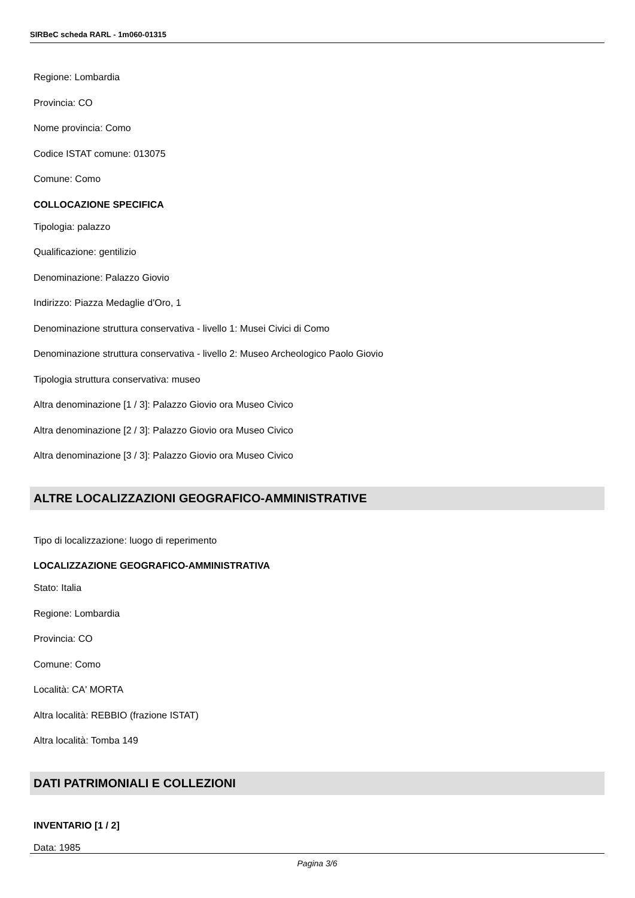SIRBeC scheda RARL - 1m060-01315
Regione: Lombardia
Provincia: CO
Nome provincia: Como
Codice ISTAT comune: 013075
Comune: Como
COLLOCAZIONE SPECIFICA
Tipologia: palazzo
Qualificazione: gentilizio
Denominazione: Palazzo Giovio
Indirizzo: Piazza Medaglie d'Oro, 1
Denominazione struttura conservativa - livello 1: Musei Civici di Como
Denominazione struttura conservativa - livello 2: Museo Archeologico Paolo Giovio
Tipologia struttura conservativa: museo
Altra denominazione [1 / 3]: Palazzo Giovio ora Museo Civico
Altra denominazione [2 / 3]: Palazzo Giovio ora Museo Civico
Altra denominazione [3 / 3]: Palazzo Giovio ora Museo Civico
ALTRE LOCALIZZAZIONI GEOGRAFICO-AMMINISTRATIVE
Tipo di localizzazione: luogo di reperimento
LOCALIZZAZIONE GEOGRAFICO-AMMINISTRATIVA
Stato: Italia
Regione: Lombardia
Provincia: CO
Comune: Como
Località: CA' MORTA
Altra località: REBBIO (frazione ISTAT)
Altra località: Tomba 149
DATI PATRIMONIALI E COLLEZIONI
INVENTARIO [1 / 2]
Data: 1985
Pagina 3/6